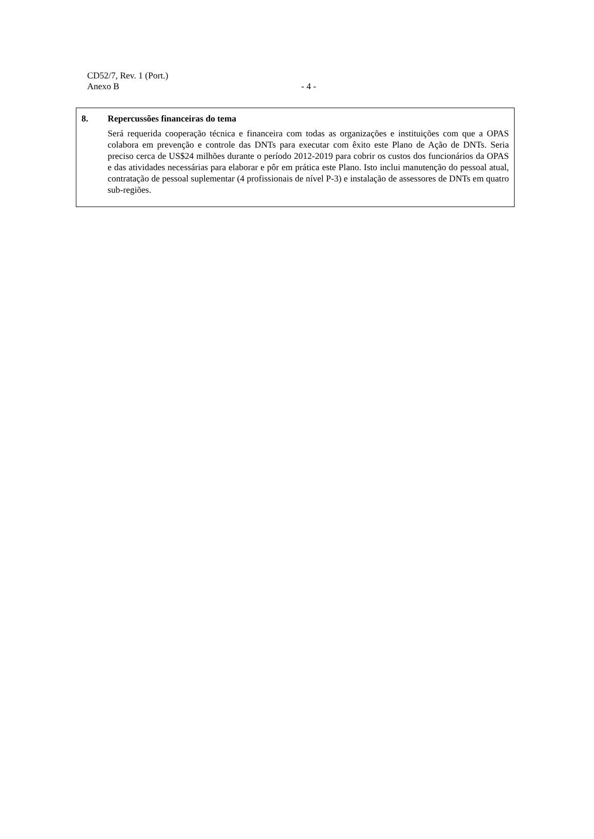CD52/7, Rev. 1 (Port.)
Anexo B - 4 -
8. Repercussões financeiras do tema
Será requerida cooperação técnica e financeira com todas as organizações e instituições com que a OPAS colabora em prevenção e controle das DNTs para executar com êxito este Plano de Ação de DNTs. Seria preciso cerca de US$24 milhões durante o período 2012-2019 para cobrir os custos dos funcionários da OPAS e das atividades necessárias para elaborar e pôr em prática este Plano. Isto inclui manutenção do pessoal atual, contratação de pessoal suplementar (4 profissionais de nível P-3) e instalação de assessores de DNTs em quatro sub-regiões.